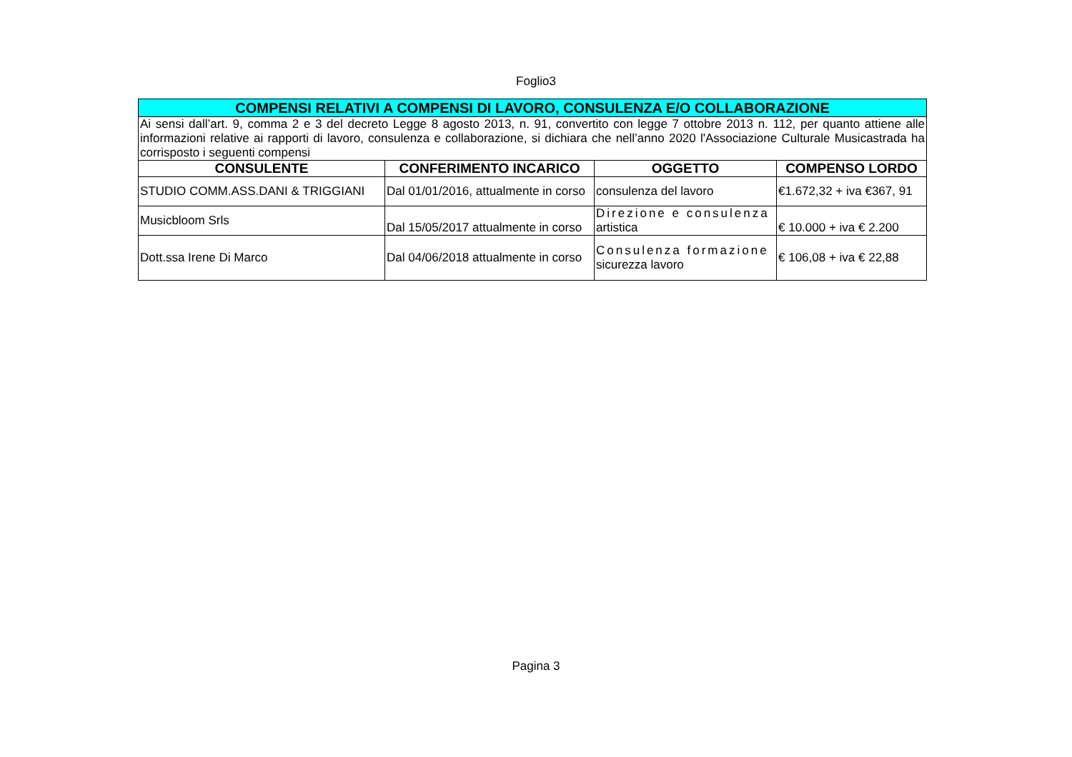Foglio3
| COMPENSI RELATIVI A COMPENSI DI LAVORO, CONSULENZA E/O COLLABORAZIONE | | | |
| Ai sensi dall’art. 9, comma 2 e 3 del decreto Legge 8 agosto 2013, n. 91, convertito con legge 7 ottobre 2013 n. 112, per quanto attiene alle informazioni relative ai rapporti di lavoro, consulenza e collaborazione, si dichiara che nell’anno 2020 l'Associazione Culturale Musicastrada ha corrisposto i seguenti compensi | | | |
| CONSULENTE | CONFERIMENTO INCARICO | OGGETTO | COMPENSO LORDO |
| STUDIO COMM.ASS.DANI & TRIGGIANI | Dal 01/01/2016, attualmente in corso | consulenza del lavoro | €1.672,32 + iva €367, 91 |
| Musicbloom Srls | Dal 15/05/2017 attualmente in corso | Direzione e consulenza artistica | € 10.000 + iva € 2.200 |
| Dott.ssa Irene Di Marco | Dal 04/06/2018 attualmente in corso | Consulenza formazione sicurezza lavoro | € 106,08 + iva € 22,88 |
Pagina 3